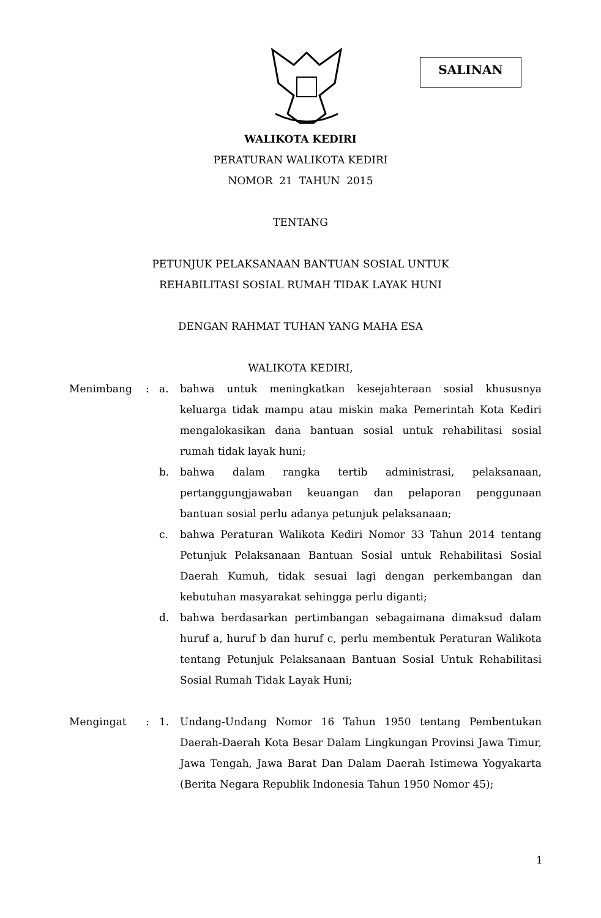SALINAN
WALIKOTA KEDIRI
PERATURAN WALIKOTA KEDIRI
NOMOR 21 TAHUN 2015
TENTANG
PETUNJUK PELAKSANAAN BANTUAN SOSIAL UNTUK
REHABILITASI SOSIAL RUMAH TIDAK LAYAK HUNI
DENGAN RAHMAT TUHAN YANG MAHA ESA
WALIKOTA KEDIRI,
Menimbang : a. bahwa untuk meningkatkan kesejahteraan sosial khususnya keluarga tidak mampu atau miskin maka Pemerintah Kota Kediri mengalokasikan dana bantuan sosial untuk rehabilitasi sosial rumah tidak layak huni;
b. bahwa dalam rangka tertib administrasi, pelaksanaan, pertanggungjawaban keuangan dan pelaporan penggunaan bantuan sosial perlu adanya petunjuk pelaksanaan;
c. bahwa Peraturan Walikota Kediri Nomor 33 Tahun 2014 tentang Petunjuk Pelaksanaan Bantuan Sosial untuk Rehabilitasi Sosial Daerah Kumuh, tidak sesuai lagi dengan perkembangan dan kebutuhan masyarakat sehingga perlu diganti;
d. bahwa berdasarkan pertimbangan sebagaimana dimaksud dalam huruf a, huruf b dan huruf c, perlu membentuk Peraturan Walikota tentang Petunjuk Pelaksanaan Bantuan Sosial Untuk Rehabilitasi Sosial Rumah Tidak Layak Huni;
Mengingat : 1. Undang-Undang Nomor 16 Tahun 1950 tentang Pembentukan Daerah-Daerah Kota Besar Dalam Lingkungan Provinsi Jawa Timur, Jawa Tengah, Jawa Barat Dan Dalam Daerah Istimewa Yogyakarta (Berita Negara Republik Indonesia Tahun 1950 Nomor 45);
1